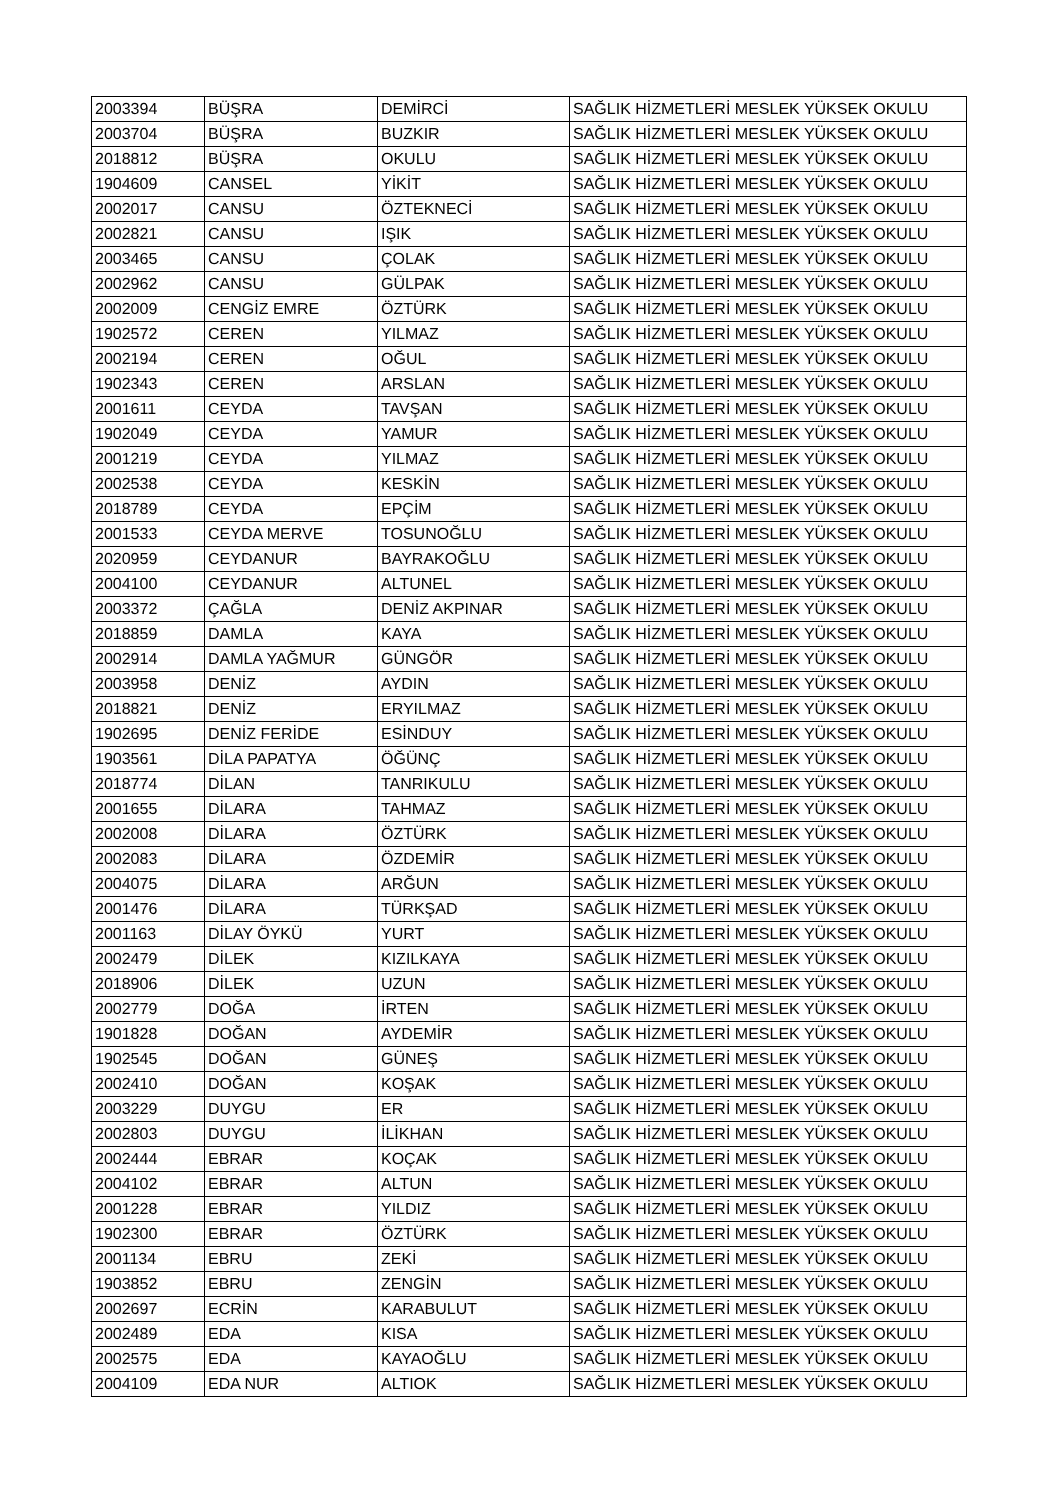| 2003394 | BÜŞRA | DEMİRCİ | SAĞLIK HİZMETLERİ MESLEK YÜKSEK OKULU |
| 2003704 | BÜŞRA | BUZKIR | SAĞLIK HİZMETLERİ MESLEK YÜKSEK OKULU |
| 2018812 | BÜŞRA | OKULU | SAĞLIK HİZMETLERİ MESLEK YÜKSEK OKULU |
| 1904609 | CANSEL | YİKİT | SAĞLIK HİZMETLERİ MESLEK YÜKSEK OKULU |
| 2002017 | CANSU | ÖZTEKNECİ | SAĞLIK HİZMETLERİ MESLEK YÜKSEK OKULU |
| 2002821 | CANSU | IŞIK | SAĞLIK HİZMETLERİ MESLEK YÜKSEK OKULU |
| 2003465 | CANSU | ÇOLAK | SAĞLIK HİZMETLERİ MESLEK YÜKSEK OKULU |
| 2002962 | CANSU | GÜLPAK | SAĞLIK HİZMETLERİ MESLEK YÜKSEK OKULU |
| 2002009 | CENGİZ EMRE | ÖZTÜRK | SAĞLIK HİZMETLERİ MESLEK YÜKSEK OKULU |
| 1902572 | CEREN | YILMAZ | SAĞLIK HİZMETLERİ MESLEK YÜKSEK OKULU |
| 2002194 | CEREN | OĞUL | SAĞLIK HİZMETLERİ MESLEK YÜKSEK OKULU |
| 1902343 | CEREN | ARSLAN | SAĞLIK HİZMETLERİ MESLEK YÜKSEK OKULU |
| 2001611 | CEYDA | TAVŞAN | SAĞLIK HİZMETLERİ MESLEK YÜKSEK OKULU |
| 1902049 | CEYDA | YAMUR | SAĞLIK HİZMETLERİ MESLEK YÜKSEK OKULU |
| 2001219 | CEYDA | YILMAZ | SAĞLIK HİZMETLERİ MESLEK YÜKSEK OKULU |
| 2002538 | CEYDA | KESKİN | SAĞLIK HİZMETLERİ MESLEK YÜKSEK OKULU |
| 2018789 | CEYDA | EPÇİM | SAĞLIK HİZMETLERİ MESLEK YÜKSEK OKULU |
| 2001533 | CEYDA MERVE | TOSUNOĞLU | SAĞLIK HİZMETLERİ MESLEK YÜKSEK OKULU |
| 2020959 | CEYDANUR | BAYRAKOĞLU | SAĞLIK HİZMETLERİ MESLEK YÜKSEK OKULU |
| 2004100 | CEYDANUR | ALTUNEL | SAĞLIK HİZMETLERİ MESLEK YÜKSEK OKULU |
| 2003372 | ÇAĞLA | DENİZ AKPINAR | SAĞLIK HİZMETLERİ MESLEK YÜKSEK OKULU |
| 2018859 | DAMLA | KAYA | SAĞLIK HİZMETLERİ MESLEK YÜKSEK OKULU |
| 2002914 | DAMLA YAĞMUR | GÜNGÖR | SAĞLIK HİZMETLERİ MESLEK YÜKSEK OKULU |
| 2003958 | DENİZ | AYDIN | SAĞLIK HİZMETLERİ MESLEK YÜKSEK OKULU |
| 2018821 | DENİZ | ERYILMAZ | SAĞLIK HİZMETLERİ MESLEK YÜKSEK OKULU |
| 1902695 | DENİZ FERİDE | ESİNDUY | SAĞLIK HİZMETLERİ MESLEK YÜKSEK OKULU |
| 1903561 | DİLA PAPATYA | ÖĞÜNÇ | SAĞLIK HİZMETLERİ MESLEK YÜKSEK OKULU |
| 2018774 | DİLAN | TANRIKULU | SAĞLIK HİZMETLERİ MESLEK YÜKSEK OKULU |
| 2001655 | DİLARA | TAHMAZ | SAĞLIK HİZMETLERİ MESLEK YÜKSEK OKULU |
| 2002008 | DİLARA | ÖZTÜRK | SAĞLIK HİZMETLERİ MESLEK YÜKSEK OKULU |
| 2002083 | DİLARA | ÖZDEMİR | SAĞLIK HİZMETLERİ MESLEK YÜKSEK OKULU |
| 2004075 | DİLARA | ARĞUN | SAĞLIK HİZMETLERİ MESLEK YÜKSEK OKULU |
| 2001476 | DİLARA | TÜRKŞAD | SAĞLIK HİZMETLERİ MESLEK YÜKSEK OKULU |
| 2001163 | DİLAY ÖYKÜ | YURT | SAĞLIK HİZMETLERİ MESLEK YÜKSEK OKULU |
| 2002479 | DİLEK | KIZILKAYA | SAĞLIK HİZMETLERİ MESLEK YÜKSEK OKULU |
| 2018906 | DİLEK | UZUN | SAĞLIK HİZMETLERİ MESLEK YÜKSEK OKULU |
| 2002779 | DOĞA | İRTEN | SAĞLIK HİZMETLERİ MESLEK YÜKSEK OKULU |
| 1901828 | DOĞAN | AYDEMİR | SAĞLIK HİZMETLERİ MESLEK YÜKSEK OKULU |
| 1902545 | DOĞAN | GÜNEŞ | SAĞLIK HİZMETLERİ MESLEK YÜKSEK OKULU |
| 2002410 | DOĞAN | KOŞAK | SAĞLIK HİZMETLERİ MESLEK YÜKSEK OKULU |
| 2003229 | DUYGU | ER | SAĞLIK HİZMETLERİ MESLEK YÜKSEK OKULU |
| 2002803 | DUYGU | İLİKHAN | SAĞLIK HİZMETLERİ MESLEK YÜKSEK OKULU |
| 2002444 | EBRAR | KOÇAK | SAĞLIK HİZMETLERİ MESLEK YÜKSEK OKULU |
| 2004102 | EBRAR | ALTUN | SAĞLIK HİZMETLERİ MESLEK YÜKSEK OKULU |
| 2001228 | EBRAR | YILDIZ | SAĞLIK HİZMETLERİ MESLEK YÜKSEK OKULU |
| 1902300 | EBRAR | ÖZTÜRK | SAĞLIK HİZMETLERİ MESLEK YÜKSEK OKULU |
| 2001134 | EBRU | ZEKİ | SAĞLIK HİZMETLERİ MESLEK YÜKSEK OKULU |
| 1903852 | EBRU | ZENGİN | SAĞLIK HİZMETLERİ MESLEK YÜKSEK OKULU |
| 2002697 | ECRİN | KARABULUT | SAĞLIK HİZMETLERİ MESLEK YÜKSEK OKULU |
| 2002489 | EDA | KISA | SAĞLIK HİZMETLERİ MESLEK YÜKSEK OKULU |
| 2002575 | EDA | KAYAOĞLU | SAĞLIK HİZMETLERİ MESLEK YÜKSEK OKULU |
| 2004109 | EDA NUR | ALTIOK | SAĞLIK HİZMETLERİ MESLEK YÜKSEK OKULU |